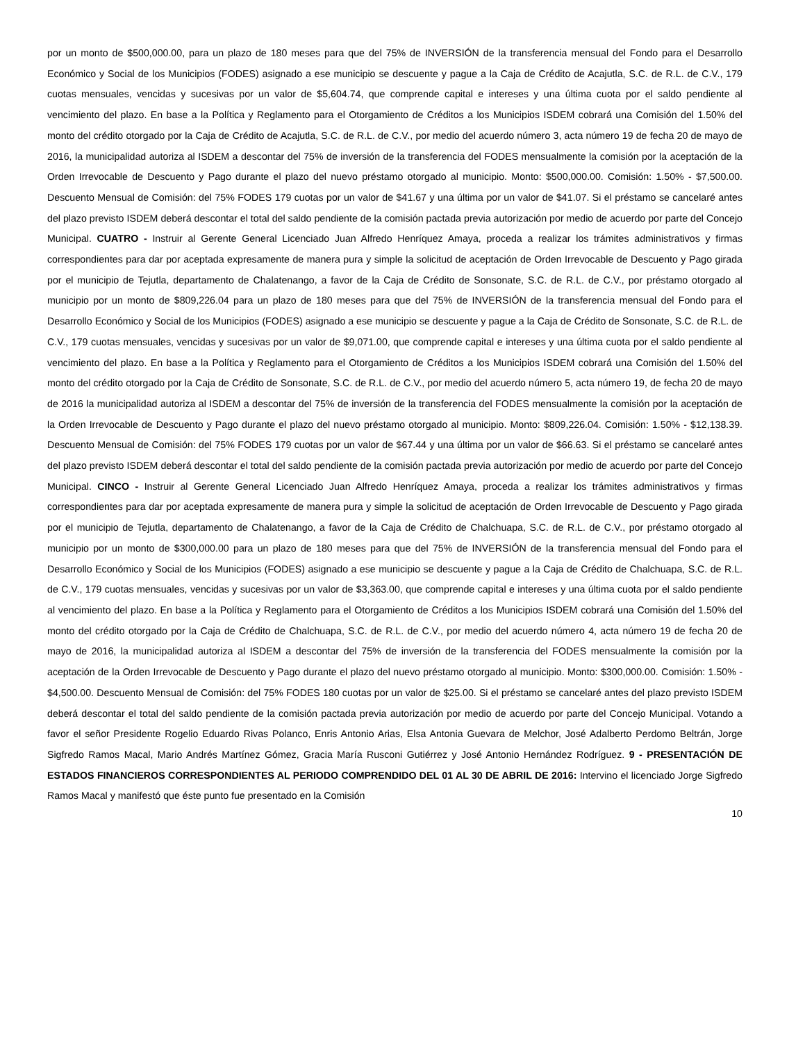por un monto de $500,000.00, para un plazo de 180 meses para que del 75% de INVERSIÓN de la transferencia mensual del Fondo para el Desarrollo Económico y Social de los Municipios (FODES) asignado a ese municipio se descuente y pague a la Caja de Crédito de Acajutla, S.C. de R.L. de C.V., 179 cuotas mensuales, vencidas y sucesivas por un valor de $5,604.74, que comprende capital e intereses y una última cuota por el saldo pendiente al vencimiento del plazo. En base a la Política y Reglamento para el Otorgamiento de Créditos a los Municipios ISDEM cobrará una Comisión del 1.50% del monto del crédito otorgado por la Caja de Crédito de Acajutla, S.C. de R.L. de C.V., por medio del acuerdo número 3, acta número 19 de fecha 20 de mayo de 2016, la municipalidad autoriza al ISDEM a descontar del 75% de inversión de la transferencia del FODES mensualmente la comisión por la aceptación de la Orden Irrevocable de Descuento y Pago durante el plazo del nuevo préstamo otorgado al municipio. Monto: $500,000.00. Comisión: 1.50% - $7,500.00. Descuento Mensual de Comisión: del 75% FODES 179 cuotas por un valor de $41.67 y una última por un valor de $41.07. Si el préstamo se cancelaré antes del plazo previsto ISDEM deberá descontar el total del saldo pendiente de la comisión pactada previa autorización por medio de acuerdo por parte del Concejo Municipal. CUATRO - Instruir al Gerente General Licenciado Juan Alfredo Henríquez Amaya, proceda a realizar los trámites administrativos y firmas correspondientes para dar por aceptada expresamente de manera pura y simple la solicitud de aceptación de Orden Irrevocable de Descuento y Pago girada por el municipio de Tejutla, departamento de Chalatenango, a favor de la Caja de Crédito de Sonsonate, S.C. de R.L. de C.V., por préstamo otorgado al municipio por un monto de $809,226.04 para un plazo de 180 meses para que del 75% de INVERSIÓN de la transferencia mensual del Fondo para el Desarrollo Económico y Social de los Municipios (FODES) asignado a ese municipio se descuente y pague a la Caja de Crédito de Sonsonate, S.C. de R.L. de C.V., 179 cuotas mensuales, vencidas y sucesivas por un valor de $9,071.00, que comprende capital e intereses y una última cuota por el saldo pendiente al vencimiento del plazo. En base a la Política y Reglamento para el Otorgamiento de Créditos a los Municipios ISDEM cobrará una Comisión del 1.50% del monto del crédito otorgado por la Caja de Crédito de Sonsonate, S.C. de R.L. de C.V., por medio del acuerdo número 5, acta número 19, de fecha 20 de mayo de 2016 la municipalidad autoriza al ISDEM a descontar del 75% de inversión de la transferencia del FODES mensualmente la comisión por la aceptación de la Orden Irrevocable de Descuento y Pago durante el plazo del nuevo préstamo otorgado al municipio. Monto: $809,226.04. Comisión: 1.50% - $12,138.39. Descuento Mensual de Comisión: del 75% FODES 179 cuotas por un valor de $67.44 y una última por un valor de $66.63. Si el préstamo se cancelaré antes del plazo previsto ISDEM deberá descontar el total del saldo pendiente de la comisión pactada previa autorización por medio de acuerdo por parte del Concejo Municipal. CINCO - Instruir al Gerente General Licenciado Juan Alfredo Henríquez Amaya, proceda a realizar los trámites administrativos y firmas correspondientes para dar por aceptada expresamente de manera pura y simple la solicitud de aceptación de Orden Irrevocable de Descuento y Pago girada por el municipio de Tejutla, departamento de Chalatenango, a favor de la Caja de Crédito de Chalchuapa, S.C. de R.L. de C.V., por préstamo otorgado al municipio por un monto de $300,000.00 para un plazo de 180 meses para que del 75% de INVERSIÓN de la transferencia mensual del Fondo para el Desarrollo Económico y Social de los Municipios (FODES) asignado a ese municipio se descuente y pague a la Caja de Crédito de Chalchuapa, S.C. de R.L. de C.V., 179 cuotas mensuales, vencidas y sucesivas por un valor de $3,363.00, que comprende capital e intereses y una última cuota por el saldo pendiente al vencimiento del plazo. En base a la Política y Reglamento para el Otorgamiento de Créditos a los Municipios ISDEM cobrará una Comisión del 1.50% del monto del crédito otorgado por la Caja de Crédito de Chalchuapa, S.C. de R.L. de C.V., por medio del acuerdo número 4, acta número 19 de fecha 20 de mayo de 2016, la municipalidad autoriza al ISDEM a descontar del 75% de inversión de la transferencia del FODES mensualmente la comisión por la aceptación de la Orden Irrevocable de Descuento y Pago durante el plazo del nuevo préstamo otorgado al municipio. Monto: $300,000.00. Comisión: 1.50% - $4,500.00. Descuento Mensual de Comisión: del 75% FODES 180 cuotas por un valor de $25.00. Si el préstamo se cancelaré antes del plazo previsto ISDEM deberá descontar el total del saldo pendiente de la comisión pactada previa autorización por medio de acuerdo por parte del Concejo Municipal. Votando a favor el señor Presidente Rogelio Eduardo Rivas Polanco, Enris Antonio Arias, Elsa Antonia Guevara de Melchor, José Adalberto Perdomo Beltrán, Jorge Sigfredo Ramos Macal, Mario Andrés Martínez Gómez, Gracia María Rusconi Gutiérrez y José Antonio Hernández Rodríguez. 9 - PRESENTACIÓN DE ESTADOS FINANCIEROS CORRESPONDIENTES AL PERIODO COMPRENDIDO DEL 01 AL 30 DE ABRIL DE 2016: Intervino el licenciado Jorge Sigfredo Ramos Macal y manifestó que éste punto fue presentado en la Comisión
10